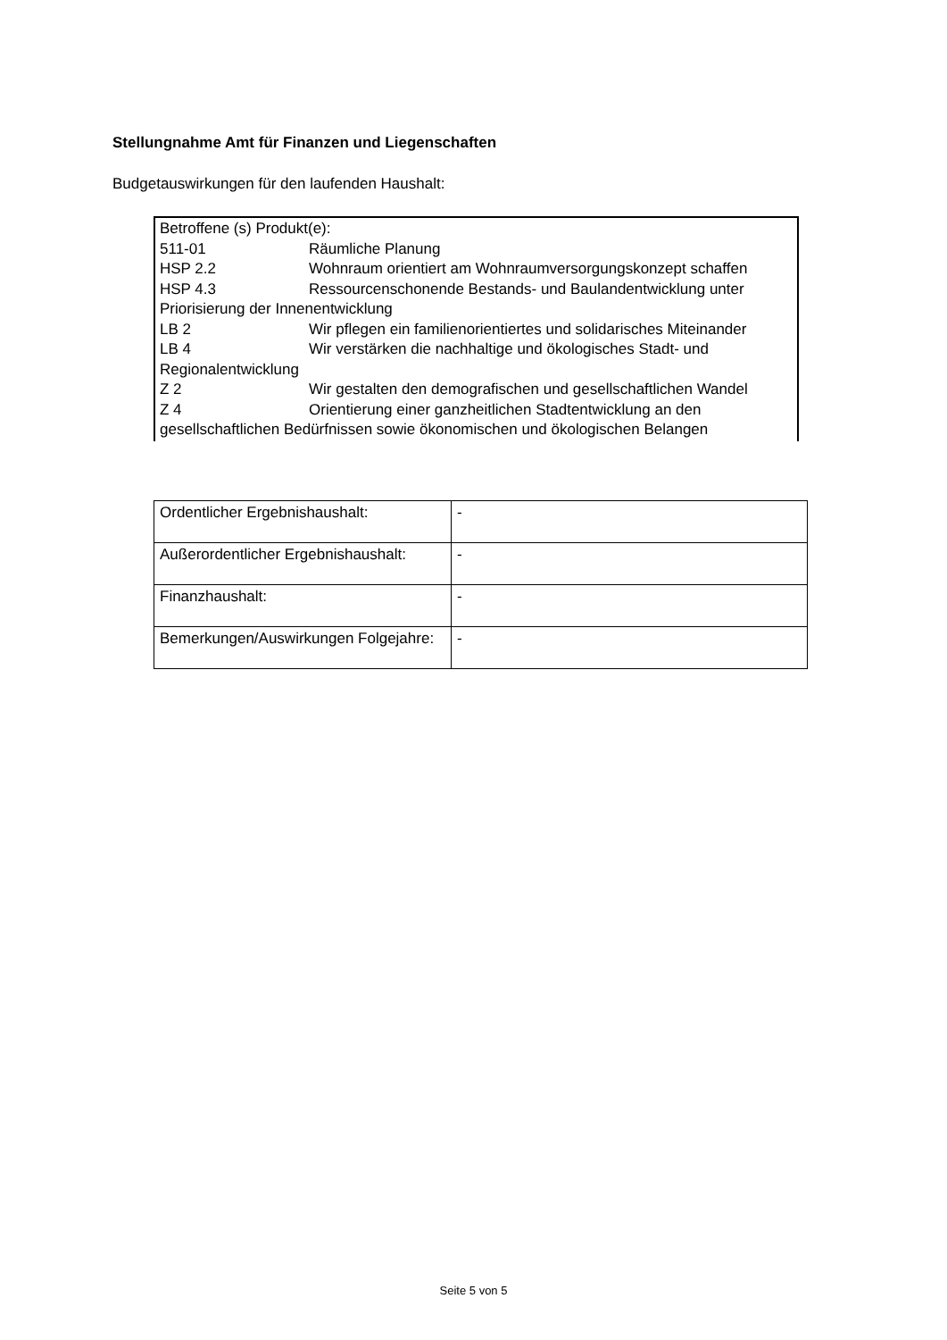Stellungnahme Amt für Finanzen und Liegenschaften
Budgetauswirkungen für den laufenden Haushalt:
Betroffene (s) Produkt(e):
511-01 Räumliche Planung
HSP 2.2 Wohnraum orientiert am Wohnraumversorgungskonzept schaffen
HSP 4.3 Ressourcenschonende Bestands- und Baulandentwicklung unter Priorisierung der Innenentwicklung
LB 2 Wir pflegen ein familienorientiertes und solidarisches Miteinander
LB 4 Wir verstärken die nachhaltige und ökologisches Stadt- und Regionalentwicklung
Z 2 Wir gestalten den demografischen und gesellschaftlichen Wandel
Z 4 Orientierung einer ganzheitlichen Stadtentwicklung an den gesellschaftlichen Bedürfnissen sowie ökonomischen und ökologischen Belangen
| Ordentlicher Ergebnishaushalt: | - |
| Außerordentlicher Ergebnishaushalt: | - |
| Finanzhaushalt: | - |
| Bemerkungen/Auswirkungen Folgejahre: | - |
Seite 5 von 5